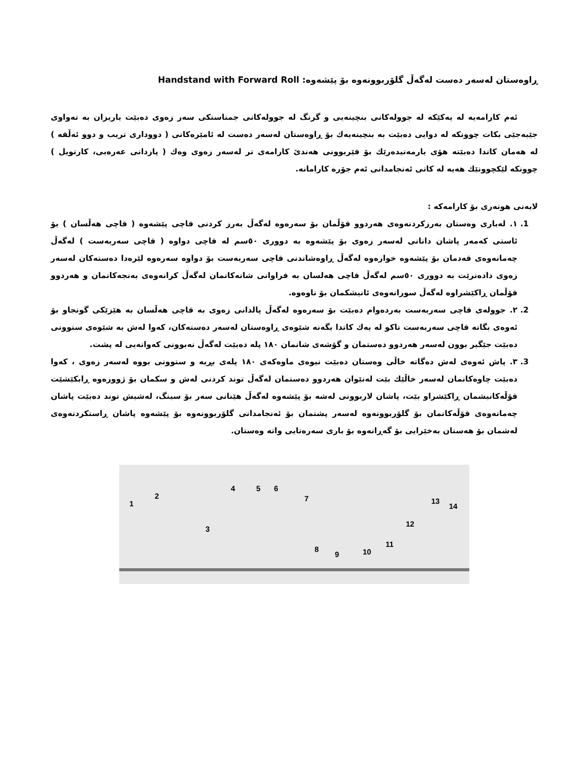ڕاوەستان لەسەر دەست لەگەڵ گلۆربوونەوە بۆ پێشەوە: Handstand with Forward Roll
ئەم کارامەیە لە یەکێکە لە جوولەکانی بنچینەیی و گرنگ لە جوولەکانی جمناستکی سەر زەوی دەبێت یاریزان بە تەواوی جێبەجێی بکات چوونکە لە دوایی دەبێت بە بنچینەیەك بۆ ڕاوەستان لەسەر دەست لە ئامێرەکانی ( دووداری تریب و دوو ئەڵقە ) لە هەمان کاتدا دەبێتە هۆی یارمەتیدەرێك بۆ فێربوونی هەندێ کارامەی تر لەسەر زەوی وەك ( پازدانی عەرەبی، کارتویل ) چوونکە لێکچوونێك هەیە لە کاتی ئەنجامدانی ئەم جۆرە کارامانە.
لایەنی هونەری بۆ کارامەکە :
1. ١. لەباری وەستان بەرزکردنەوەی هەردوو قۆڵمان بۆ سەرەوە لەگەڵ بەرز کردنی قاچی پێشەوە ( قاچی هەڵسان ) بۆ ئاستی کەمەر پاشان دانانی لەسەر زەوی بۆ پێشەوە بە دووری ٥٠سم لە قاچی دواوە ( قاچی سەربەست ) لەگەڵ چەمانەوەی قەدمان بۆ پێشەوە خوارەوە لەگەڵ ڕاوەشاندنی قاچی سەربەست بۆ دواوە سەرەوە لێرەدا دەستەکان لەسەر زەوی دادەنرێت بە دووری ٥٠سم لەگەڵ قاچی هەلسان بە فراوانی شانەکانمان لەگەڵ کرانەوەی بەنجەکانمان و هەردوو قۆڵمان ڕاکێشراوە لەگەڵ سورانەوەی ئانیشکمان بۆ ناوەوە.
2. ٢. جوولەی قاچی سەربەست بەردەوام دەبێت بۆ سەرەوە لەگەڵ پالدانی زەوی بە قاچی هەڵسان بە هێزێکی گونجاو بۆ ئەوەی بگاتە قاچی سەربەست تاکو لە یەك کاتدا بگەنە شێوەی ڕاوەستان لەسەر دەستەکان، کەوا لەش بە شێوەی ستوونی دەبێت جێگیر بوون لەسەر هەردوو دەستمان و گۆشەی شانمان ١٨٠ پلە دەبێت لەگەڵ نەبوونی کەوانەیی لە پشت.
3. ٣. پاش ئەوەی لەش دەگاتە خاڵی وەستان دەبێت نیوەی ماوەکەی ١٨٠ پلەی بڕیە و ستوونی بووە لەسەر زەوی ، کەوا دەبێت چاوەکانمان لەسەر خاڵێك بێت لەنێوان هەردوو دەستمان لەگەڵ توند کردنی لەش و سکمان بۆ ژوورەوە ڕابکێشێت قۆڵەکانیشمان ڕاکێشراو بێت، پاشان لاربوونی لەشە بۆ پێشەوە لەگەڵ هێنانی سەر بۆ سینگ، لەشیش توند دەبێت پاشان چەمانەوەی قۆڵەکانمان بۆ گلۆربوونەوە لەسەر پشتمان بۆ ئەنجامدانی گلۆربوونەوە بۆ پێشەوە پاشان ڕاستکردنەوەی لەشمان بۆ هەستان بەخێرایی بۆ گەڕانەوە بۆ باری سەرەتایی واتە وەستان.
1
2
3
4 5 6
7
8
9 10
11
12
13
14